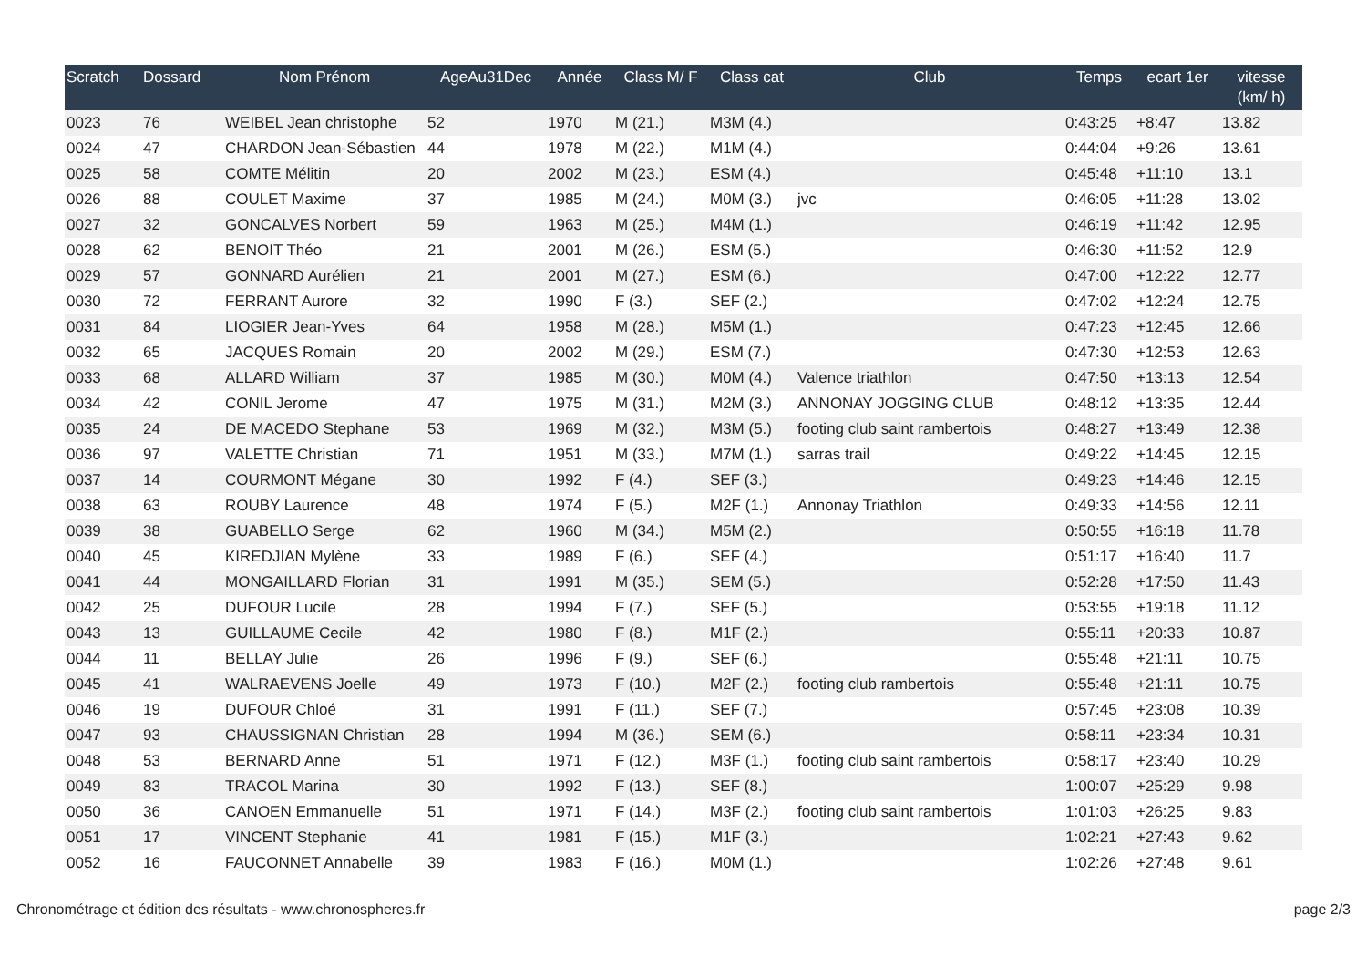| Scratch | Dossard | Nom Prénom | AgeAu31Dec | Année | Class M/ F | Class cat | Club | Temps | ecart 1er | vitesse (km/ h) |
| --- | --- | --- | --- | --- | --- | --- | --- | --- | --- | --- |
| 0023 | 76 | WEIBEL Jean christophe | 52 | 1970 | M (21.) | M3M (4.) | | 0:43:25 | +8:47 | 13.82 |
| 0024 | 47 | CHARDON Jean-Sébastien | 44 | 1978 | M (22.) | M1M (4.) | | 0:44:04 | +9:26 | 13.61 |
| 0025 | 58 | COMTE Mélitin | 20 | 2002 | M (23.) | ESM (4.) | | 0:45:48 | +11:10 | 13.1 |
| 0026 | 88 | COULET Maxime | 37 | 1985 | M (24.) | M0M (3.) | jvc | 0:46:05 | +11:28 | 13.02 |
| 0027 | 32 | GONCALVES Norbert | 59 | 1963 | M (25.) | M4M (1.) | | 0:46:19 | +11:42 | 12.95 |
| 0028 | 62 | BENOIT Théo | 21 | 2001 | M (26.) | ESM (5.) | | 0:46:30 | +11:52 | 12.9 |
| 0029 | 57 | GONNARD Aurélien | 21 | 2001 | M (27.) | ESM (6.) | | 0:47:00 | +12:22 | 12.77 |
| 0030 | 72 | FERRANT Aurore | 32 | 1990 | F (3.) | SEF (2.) | | 0:47:02 | +12:24 | 12.75 |
| 0031 | 84 | LIOGIER Jean-Yves | 64 | 1958 | M (28.) | M5M (1.) | | 0:47:23 | +12:45 | 12.66 |
| 0032 | 65 | JACQUES Romain | 20 | 2002 | M (29.) | ESM (7.) | | 0:47:30 | +12:53 | 12.63 |
| 0033 | 68 | ALLARD William | 37 | 1985 | M (30.) | M0M (4.) | Valence triathlon | 0:47:50 | +13:13 | 12.54 |
| 0034 | 42 | CONIL Jerome | 47 | 1975 | M (31.) | M2M (3.) | ANNONAY JOGGING CLUB | 0:48:12 | +13:35 | 12.44 |
| 0035 | 24 | DE MACEDO Stephane | 53 | 1969 | M (32.) | M3M (5.) | footing club saint rambertois | 0:48:27 | +13:49 | 12.38 |
| 0036 | 97 | VALETTE Christian | 71 | 1951 | M (33.) | M7M (1.) | sarras trail | 0:49:22 | +14:45 | 12.15 |
| 0037 | 14 | COURMONT Mégane | 30 | 1992 | F (4.) | SEF (3.) | | 0:49:23 | +14:46 | 12.15 |
| 0038 | 63 | ROUBY Laurence | 48 | 1974 | F (5.) | M2F (1.) | Annonay Triathlon | 0:49:33 | +14:56 | 12.11 |
| 0039 | 38 | GUABELLO Serge | 62 | 1960 | M (34.) | M5M (2.) | | 0:50:55 | +16:18 | 11.78 |
| 0040 | 45 | KIREDJIAN Mylène | 33 | 1989 | F (6.) | SEF (4.) | | 0:51:17 | +16:40 | 11.7 |
| 0041 | 44 | MONGAILLARD Florian | 31 | 1991 | M (35.) | SEM (5.) | | 0:52:28 | +17:50 | 11.43 |
| 0042 | 25 | DUFOUR Lucile | 28 | 1994 | F (7.) | SEF (5.) | | 0:53:55 | +19:18 | 11.12 |
| 0043 | 13 | GUILLAUME Cecile | 42 | 1980 | F (8.) | M1F (2.) | | 0:55:11 | +20:33 | 10.87 |
| 0044 | 11 | BELLAY Julie | 26 | 1996 | F (9.) | SEF (6.) | | 0:55:48 | +21:11 | 10.75 |
| 0045 | 41 | WALRAEVENS Joelle | 49 | 1973 | F (10.) | M2F (2.) | footing club rambertois | 0:55:48 | +21:11 | 10.75 |
| 0046 | 19 | DUFOUR Chloé | 31 | 1991 | F (11.) | SEF (7.) | | 0:57:45 | +23:08 | 10.39 |
| 0047 | 93 | CHAUSSIGNAN Christian | 28 | 1994 | M (36.) | SEM (6.) | | 0:58:11 | +23:34 | 10.31 |
| 0048 | 53 | BERNARD Anne | 51 | 1971 | F (12.) | M3F (1.) | footing club saint rambertois | 0:58:17 | +23:40 | 10.29 |
| 0049 | 83 | TRACOL Marina | 30 | 1992 | F (13.) | SEF (8.) | | 1:00:07 | +25:29 | 9.98 |
| 0050 | 36 | CANOEN Emmanuelle | 51 | 1971 | F (14.) | M3F (2.) | footing club saint rambertois | 1:01:03 | +26:25 | 9.83 |
| 0051 | 17 | VINCENT Stephanie | 41 | 1981 | F (15.) | M1F (3.) | | 1:02:21 | +27:43 | 9.62 |
| 0052 | 16 | FAUCONNET Annabelle | 39 | 1983 | F (16.) | M0M (1.) | | 1:02:26 | +27:48 | 9.61 |
Chronométrage et édition des résultats - www.chronospheres.fr page 2/3